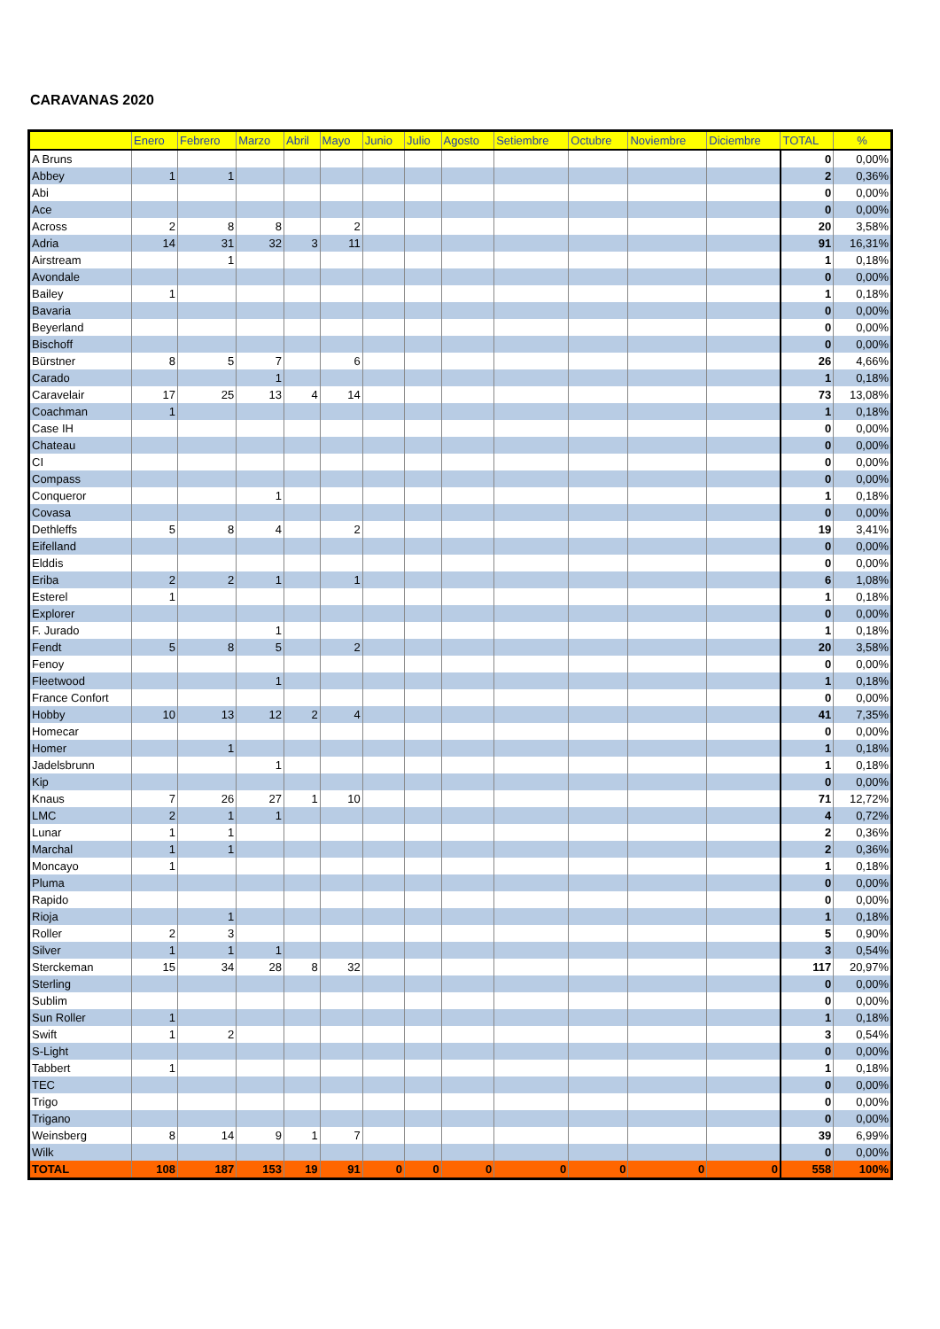CARAVANAS 2020
| | Enero | Febrero | Marzo | Abril | Mayo | Junio | Julio | Agosto | Setiembre | Octubre | Noviembre | Diciembre | TOTAL | % |
| --- | --- | --- | --- | --- | --- | --- | --- | --- | --- | --- | --- | --- | --- | --- |
| A Bruns | | | | | | | | | | | | | 0 | 0,00% |
| Abbey | 1 | 1 | | | | | | | | | | | 2 | 0,36% |
| Abi | | | | | | | | | | | | | 0 | 0,00% |
| Ace | | | | | | | | | | | | | 0 | 0,00% |
| Across | 2 | 8 | 8 | | 2 | | | | | | | | 20 | 3,58% |
| Adria | 14 | 31 | 32 | 3 | 11 | | | | | | | | 91 | 16,31% |
| Airstream | | 1 | | | | | | | | | | | 1 | 0,18% |
| Avondale | | | | | | | | | | | | | 0 | 0,00% |
| Bailey | 1 | | | | | | | | | | | | 1 | 0,18% |
| Bavaria | | | | | | | | | | | | | 0 | 0,00% |
| Beyerland | | | | | | | | | | | | | 0 | 0,00% |
| Bischoff | | | | | | | | | | | | | 0 | 0,00% |
| Bürstner | 8 | 5 | 7 | | 6 | | | | | | | | 26 | 4,66% |
| Carado | | | 1 | | | | | | | | | | 1 | 0,18% |
| Caravelair | 17 | 25 | 13 | 4 | 14 | | | | | | | | 73 | 13,08% |
| Coachman | 1 | | | | | | | | | | | | 1 | 0,18% |
| Case IH | | | | | | | | | | | | | 0 | 0,00% |
| Chateau | | | | | | | | | | | | | 0 | 0,00% |
| CI | | | | | | | | | | | | | 0 | 0,00% |
| Compass | | | | | | | | | | | | | 0 | 0,00% |
| Conqueror | | | 1 | | | | | | | | | | 1 | 0,18% |
| Covasa | | | | | | | | | | | | | 0 | 0,00% |
| Dethleffs | 5 | 8 | 4 | | 2 | | | | | | | | 19 | 3,41% |
| Eifelland | | | | | | | | | | | | | 0 | 0,00% |
| Elddis | | | | | | | | | | | | | 0 | 0,00% |
| Eriba | 2 | 2 | 1 | | 1 | | | | | | | | 6 | 1,08% |
| Esterel | 1 | | | | | | | | | | | | 1 | 0,18% |
| Explorer | | | | | | | | | | | | | 0 | 0,00% |
| F. Jurado | | | 1 | | | | | | | | | | 1 | 0,18% |
| Fendt | 5 | 8 | 5 | | 2 | | | | | | | | 20 | 3,58% |
| Fenoy | | | | | | | | | | | | | 0 | 0,00% |
| Fleetwood | | | 1 | | | | | | | | | | 1 | 0,18% |
| France Confort | | | | | | | | | | | | | 0 | 0,00% |
| Hobby | 10 | 13 | 12 | 2 | 4 | | | | | | | | 41 | 7,35% |
| Homecar | | | | | | | | | | | | | 0 | 0,00% |
| Homer | | 1 | | | | | | | | | | | 1 | 0,18% |
| Jadelsbrunn | | | 1 | | | | | | | | | | 1 | 0,18% |
| Kip | | | | | | | | | | | | | 0 | 0,00% |
| Knaus | 7 | 26 | 27 | 1 | 10 | | | | | | | | 71 | 12,72% |
| LMC | 2 | 1 | 1 | | | | | | | | | | 4 | 0,72% |
| Lunar | 1 | 1 | | | | | | | | | | | 2 | 0,36% |
| Marchal | 1 | 1 | | | | | | | | | | | 2 | 0,36% |
| Moncayo | 1 | | | | | | | | | | | | 1 | 0,18% |
| Pluma | | | | | | | | | | | | | 0 | 0,00% |
| Rapido | | | | | | | | | | | | | 0 | 0,00% |
| Rioja | | 1 | | | | | | | | | | | 1 | 0,18% |
| Roller | 2 | 3 | | | | | | | | | | | 5 | 0,90% |
| Silver | 1 | 1 | 1 | | | | | | | | | | 3 | 0,54% |
| Sterckeman | 15 | 34 | 28 | 8 | 32 | | | | | | | | 117 | 20,97% |
| Sterling | | | | | | | | | | | | | 0 | 0,00% |
| Sublim | | | | | | | | | | | | | 0 | 0,00% |
| Sun Roller | 1 | | | | | | | | | | | | 1 | 0,18% |
| Swift | 1 | 2 | | | | | | | | | | | 3 | 0,54% |
| S-Light | | | | | | | | | | | | | 0 | 0,00% |
| Tabbert | 1 | | | | | | | | | | | | 1 | 0,18% |
| TEC | | | | | | | | | | | | | 0 | 0,00% |
| Trigo | | | | | | | | | | | | | 0 | 0,00% |
| Trigano | | | | | | | | | | | | | 0 | 0,00% |
| Weinsberg | 8 | 14 | 9 | 1 | 7 | | | | | | | | 39 | 6,99% |
| Wilk | | | | | | | | | | | | | 0 | 0,00% |
| TOTAL | 108 | 187 | 153 | 19 | 91 | 0 | 0 | 0 | 0 | 0 | 0 | 0 | 558 | 100% |